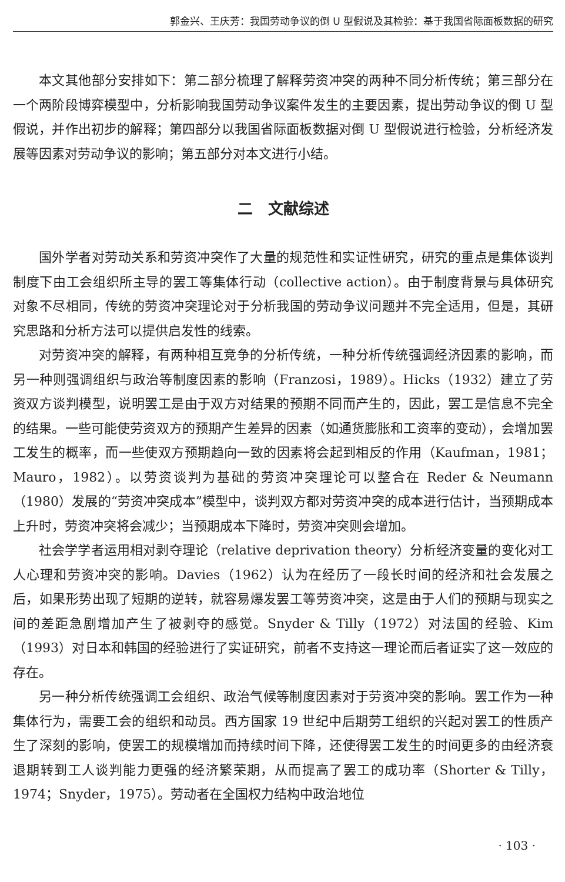郭金兴、王庆芳：我国劳动争议的倒 U 型假说及其检验：基于我国省际面板数据的研究
本文其他部分安排如下：第二部分梳理了解释劳资冲突的两种不同分析传统；第三部分在一个两阶段博弈模型中，分析影响我国劳动争议案件发生的主要因素，提出劳动争议的倒 U 型假说，并作出初步的解释；第四部分以我国省际面板数据对倒 U 型假说进行检验，分析经济发展等因素对劳动争议的影响；第五部分对本文进行小结。
二　文献综述
国外学者对劳动关系和劳资冲突作了大量的规范性和实证性研究，研究的重点是集体谈判制度下由工会组织所主导的罢工等集体行动（collective action）。由于制度背景与具体研究对象不尽相同，传统的劳资冲突理论对于分析我国的劳动争议问题并不完全适用，但是，其研究思路和分析方法可以提供启发性的线索。
对劳资冲突的解释，有两种相互竞争的分析传统，一种分析传统强调经济因素的影响，而另一种则强调组织与政治等制度因素的影响（Franzosi，1989）。Hicks（1932）建立了劳资双方谈判模型，说明罢工是由于双方对结果的预期不同而产生的，因此，罢工是信息不完全的结果。一些可能使劳资双方的预期产生差异的因素（如通货膨胀和工资率的变动），会增加罢工发生的概率，而一些使双方预期趋向一致的因素将会起到相反的作用（Kaufman，1981；Mauro，1982）。以劳资谈判为基础的劳资冲突理论可以整合在 Reder & Neumann（1980）发展的“劳资冲突成本”模型中，谈判双方都对劳资冲突的成本进行估计，当预期成本上升时，劳资冲突将会减少；当预期成本下降时，劳资冲突则会增加。
社会学学者运用相对剥夺理论（relative deprivation theory）分析经济变量的变化对工人心理和劳资冲突的影响。Davies（1962）认为在经历了一段长时间的经济和社会发展之后，如果形势出现了短期的逆转，就容易爆发罢工等劳资冲突，这是由于人们的预期与现实之间的差距急剧增加产生了被剥夺的感觉。Snyder & Tilly（1972）对法国的经验、Kim（1993）对日本和韩国的经验进行了实证研究，前者不支持这一理论而后者证实了这一效应的存在。
另一种分析传统强调工会组织、政治气候等制度因素对于劳资冲突的影响。罢工作为一种集体行为，需要工会的组织和动员。西方国家 19 世纪中后期劳工组织的兴起对罢工的性质产生了深刻的影响，使罢工的规模增加而持续时间下降，还使得罢工发生的时间更多的由经济衰退期转到工人谈判能力更强的经济繁荣期，从而提高了罢工的成功率（Shorter & Tilly，1974；Snyder，1975）。劳动者在全国权力结构中政治地位
· 103 ·